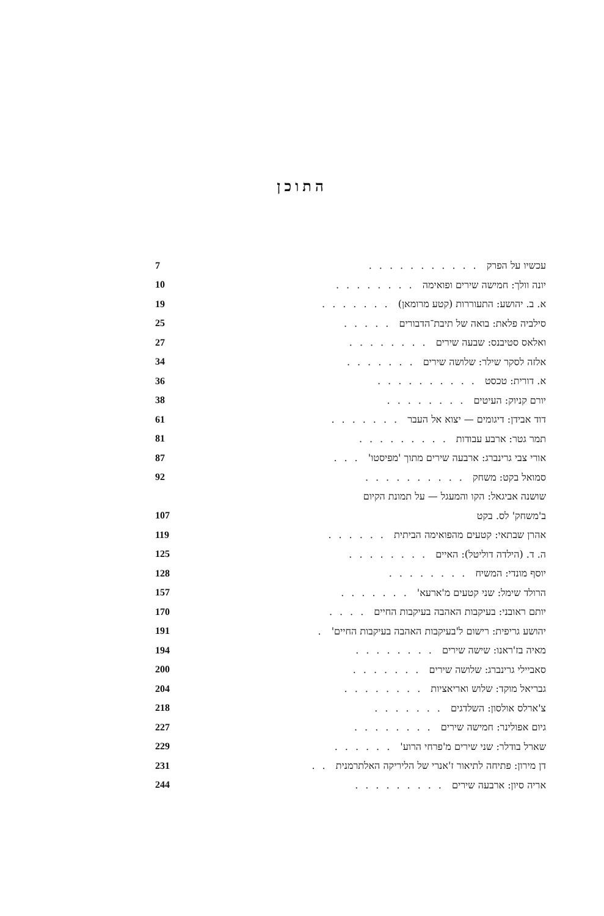התוכן
| עכשיו על הפרק ........... | 7 |
| יונה וולך: חמישה שירים ופואימה ........ | 10 |
| א. ב. יהושע: התעוררות (קטע מרומאן) ....... | 19 |
| סילביה פלאת: בואה של תיבת־הדבורים ..... | 25 |
| ואלאס סטיבנס: שבעה שירים ........ | 27 |
| אלזה לסקר שילר: שלושה שירים ....... | 34 |
| א. דורית: טכסט .......... | 36 |
| יורם קניוק: העיטים ........ | 38 |
| דוד אבידן: דיגומים — יצוא אל העבר ....... | 61 |
| תמר גטר: ארבע עבודות ......... | 81 |
| אורי צבי גרינברג: ארבעה שירים מתוך 'מפיסטו' ... | 87 |
| סמואל בקט: משחק .......... | 92 |
| שושנה אביגאל: הקו והמעגל — על תמונת הקיום | |
| ב'משחק' לס. בקט | 107 |
| אהרן שבתאי: קטעים מהפואימה הביתית ...... | 119 |
| ה. ד. (הילדה דוליטל): האיים ........ | 125 |
| יוסף מונדי: המשיח ........ | 128 |
| הרולד שימל: שני קטעים מ'ארעא' ....... | 157 |
| יותם ראובני: בעיקבות האהבה בעיקבות החיים .... | 170 |
| יהושע גריפית: רישום ל'בעיקבות האהבה בעיקבות החיים' . | 191 |
| מאיה בז'ראנו: שישה שירים ........ | 194 |
| סאביילי גרינברג: שלושה שירים ....... | 200 |
| גבריאל מוקד: שלוש ואריאציות ........ | 204 |
| צ'ארלס אולסון: השלדגים ....... | 218 |
| גיום אפולינר: חמישה שירים ........ | 227 |
| שארל בודלר: שני שירים מ'פרחי הרוע' ...... | 229 |
| דן מירון: פתיחה לתיאור ז'אנרי של הליריקה האלתרמנית .. | 231 |
| אריה סיון: ארבעה שירים ......... | 244 |